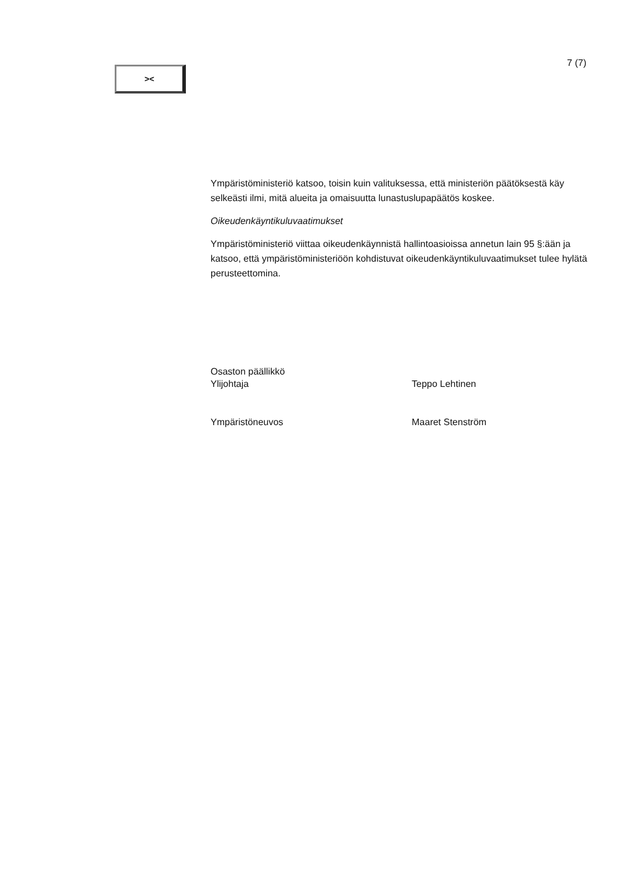><
7 (7)
Ympäristöministeriö katsoo, toisin kuin valituksessa, että ministeriön päätöksestä käy selkeästi ilmi, mitä alueita ja omaisuutta lunastuslupapäätös koskee.
Oikeudenkäyntikuluvaatimukset
Ympäristöministeriö viittaa oikeudenkäynnistä hallintoasioissa annetun lain 95 §:ään ja katsoo, että ympäristöministeriöön kohdistuvat oikeudenkäyntikuluvaatimukset tulee hylätä perusteettomina.
Osaston päällikkö
Ylijohtaja
Teppo Lehtinen
Ympäristöneuvos Maaret Stenström